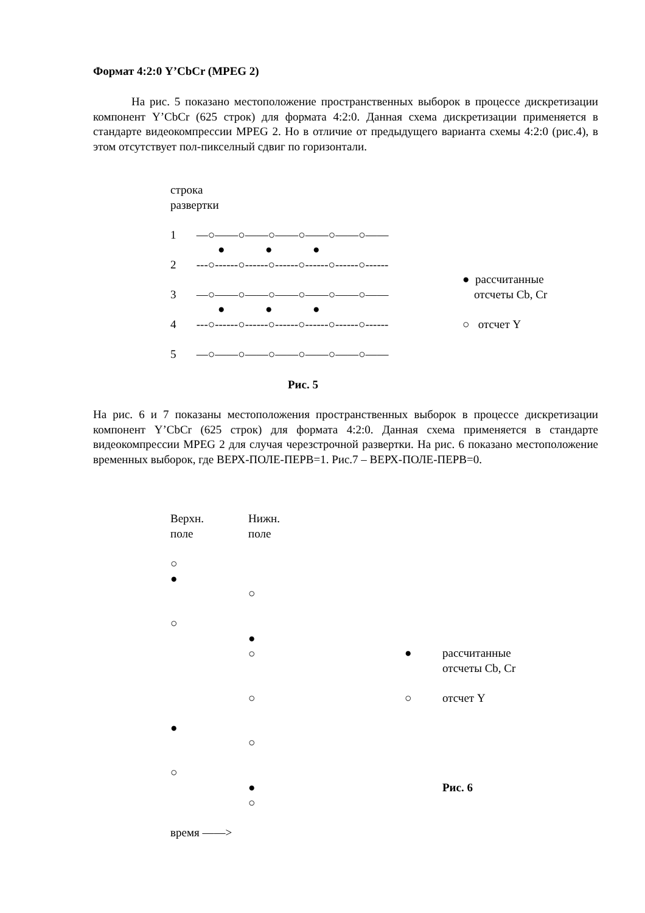Формат 4:2:0 Y’CbCr (MPEG 2)
На рис. 5 показано местоположение пространственных выборок в процессе дискретизации компонент Y’CbCr (625 строк) для формата 4:2:0. Данная схема дискретизации применяется в стандарте видеокомпрессии MPEG 2. Но в отличие от предыдущего варианта схемы 4:2:0 (рис.4), в этом отсутствует пол-пикселный сдвиг по горизонтали.
строка
развертки
1 —○——○——○——○——○——○——
● ● ●
2 ---○------○------○------○------○------○------
● рассчитанные
отсчеты Cb, Cr
3 —○——○——○——○——○——○——
● ● ●
4 ---○------○------○------○------○------○------
○ отсчет Y
5 —○——○——○——○——○——○——
Рис. 5
На рис. 6 и 7 показаны местоположения пространственных выборок в процессе дискретизации компонент Y’CbCr (625 строк) для формата 4:2:0. Данная схема применяется в стандарте видеокомпрессии MPEG 2 для случая черезстрочной развертки. На рис. 6 показано местоположение временных выборок, где ВЕРХ-ПОЛЕ-ПЕРВ=1. Рис.7 – ВЕРХ-ПОЛЕ-ПЕРВ=0.
Верхн.
поле
Нижн.
поле
○
●
○
○
●
○
●
рассчитанные
отсчеты Cb, Cr
○
○
отсчет Y
●
○
○
●
○
Рис. 6
время ——>